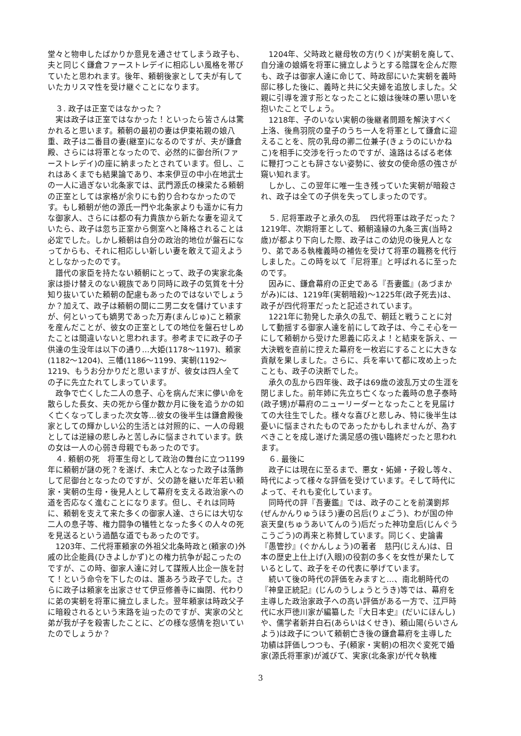堂々と物申したばかりか意見を通させてしまう政子も、夫と同じく鎌倉ファーストレデイに相応しい風格を帯びていたと思われます。後年、頼朝後家として夫が有していたカリスマ性を受け継ぐことになります。
　３. 政子は正室ではなかった？
　実は政子は正室ではなかった！といったら皆さんは驚かれると思います。頼朝の最初の妻は伊東祐親の娘八重、政子は二番目の妻(継室)になるのですが、夫が鎌倉殿、さらには将軍となったので、必然的に御台所(ファーストレデイ)の座に納まったとされています。但し、これはあくまでも結果論であり、本来伊豆の中小在地武士の一人に過ぎない北条家では、武門源氏の棟梁たる頼朝の正室としては家格が余りにも釣り合わなかったのです。もし頼朝が他の源氏一門や北条家よりも遥かに有力な御家人、さらには都の有力貴族から新たな妻を迎えていたら、政子は忽ち正室から側室へと降格されることは必定でした。しかし頼朝は自分の政治的地位が盤石になってからも、それに相応しい新しい妻を敢えて迎えようとしなかったのです。
　譜代の家臣を持たない頼朝にとって、政子の実家北条家は掛け替えのない親族であり同時に政子の気質を十分知り抜いていた頼朝の配慮もあったのではないでしょうか？加えて、政子は頼朝の間に二男二女を儲けていますが、何といっても嫡男であった万寿(まんじゅ)こと頼家を産んだことが、彼女の正室としての地位を盤石せしめたことは間違いないと思われます。参考までに政子の子供達の生没年は以下の通り…大姫(1178～1197)、頼家(1182～1204)、三幡(1186～1199、実朝(1192～1219、もうお分かりだと思いますが、彼女は四人全ての子に先立たれてしまっています。
　政争で亡くした二人の息子、心を病んだ末に儚い命を散らした長女、夫の死から僅か数か月に後を追うかの如く亡くなってしまった次女等…彼女の後半生は鎌倉殿後家としての輝かしい公的生活とは対照的に、一人の母親としては逆縁の悲しみと苦しみに悩まされています。鉄の女は一人の心弱き母親でもあったのです。
　４. 頼朝の死　将軍生母として政治の舞台に立つ1199年に頼朝が謎の死？を遂げ、未亡人となった政子は落飾して尼御台となったのですが、父の跡を継いだ年若い頼家・実朝の生母・後見人として幕府を支える政治家への道を否応なく進むことになります。但し、それは同時に、頼朝を支えて来た多くの御家人達、さらには大切な二人の息子等、権力闘争の犠牲となった多くの人々の死を見送るという過酷な道でもあったのです。
　1203年、二代将軍頼家の外祖父北条時政と(頼家の)外戚の比企能員(ひきよしかず)との権力抗争が起こったのですが、この時、御家人達に対して謀叛人比企一族を討て！という命令を下したのは、誰あろう政子でした。さらに政子は頼家を出家させて伊豆修善寺に幽閉、代わりに弟の実朝を将軍に擁立しました。翌年頼家は時政父子に暗殺されるという末路を辿ったのですが、実家の父と弟が我が子を殺害したことに、どの様な感情を抱いていたのでしょうか？
　1204年、父時政と継母牧の方(りく)が実朝を廃して、自分達の娘婿を将軍に擁立しようとする陰謀を企んだ際も、政子は御家人達に命じて、時政邸にいた実朝を義時邸に移した後に、義時と共に父夫婦を追放しました。父親に引導を渡す形となったことに娘は後味の悪い思いを抱いたことでしょう。
　1218年、子のいない実朝の後継者問題を解決すべく上洛、後鳥羽院の皇子のうち一人を将軍として鎌倉に迎えることを、院の乳母の卿二位兼子(きょうのにいかねこ)を相手に交渉を行ったのですが、遠路はるばる老体に鞭打つことも辞さない姿勢に、彼女の使命感の強さが窺い知れます。
　しかし、この翌年に唯一生き残っていた実朝が暗殺され、政子は全ての子供を失ってしまったのです。
　５. 尼将軍政子と承久の乱　 四代将軍は政子だった？1219年、次期将軍として、頼朝遠縁の九条三寅(当時2歳)が都より下向した際、政子はこの幼児の後見人となり、弟である執権義時の補佐を受けて将軍の職務を代行しました。この時を以て『尼将軍』と呼ばれるに至ったのです。
　因みに、鎌倉幕府の正史である『吾妻鑑』(あづまかがみ)には、1219年(実朝暗殺)～1225年(政子死去)は、政子が四代将軍だったと記述されています。
　1221年に勃発した承久の乱で、朝廷と戦うことに対して動揺する御家人達を前にして政子は、今こそ心を一にして頼朝から受けた恩義に応えよ！と結束を訴え、一大決戦を直前に控えた幕府を一枚岩にすることに大きな貢献を果しました。さらに、兵を率いて都に攻め上ったことも、政子の決断でした。
　承久の乱から四年後、政子は69歳の波乱万丈の生涯を閉じました。前年姉に先立ち亡くなった義時の息子泰時(政子甥)が幕府のニューリーダーとなったことを見届けての大往生でした。様々な喜びと悲しみ、特に後半生は憂いに悩まされたものであったかもしれませんが、為すべきことを成し遂げた満足感の強い臨終だったと思われます。
　６. 最後に
　政子には現在に至るまで、悪女・妬婦・子殺し等々、時代によって様々な評価を受けています。そして時代によって、それも変化しています。
　同時代の評『吾妻鑑』では、政子のことを前漢劉邦(ぜんかんりゅうほう)妻の呂后(りょごう)、わが国の仲哀天皇(ちゅうあいてんのう)后だった神功皇后(じんぐうこうごう)の再来と称賛しています。同じく、史論書『愚管抄』(ぐかんしょう)の著者　慈円(じえん)は、日本の歴史上仕上げ(入眼)の役割の多くを女性が果たしているとして、政子をその代表に挙げています。
　続いて後の時代の評価をみますと…、南北朝時代の『神皇正統記』(じんのうしょうとうき)等では、幕府を主導した政治家政子への高い評価がある一方で、江戸時代に水戸徳川家が編纂した『大日本史』(だいにほんし)や、儒学者新井白石(あらいはくせき)、頼山陽(らいさんよう)は政子について頼朝亡き後の鎌倉幕府を主導した功績は評価しつつも、子(頼家・実朝)の相次ぐ変死で婚家(源氏将軍家)が滅びて、実家(北条家)が代々執権
3